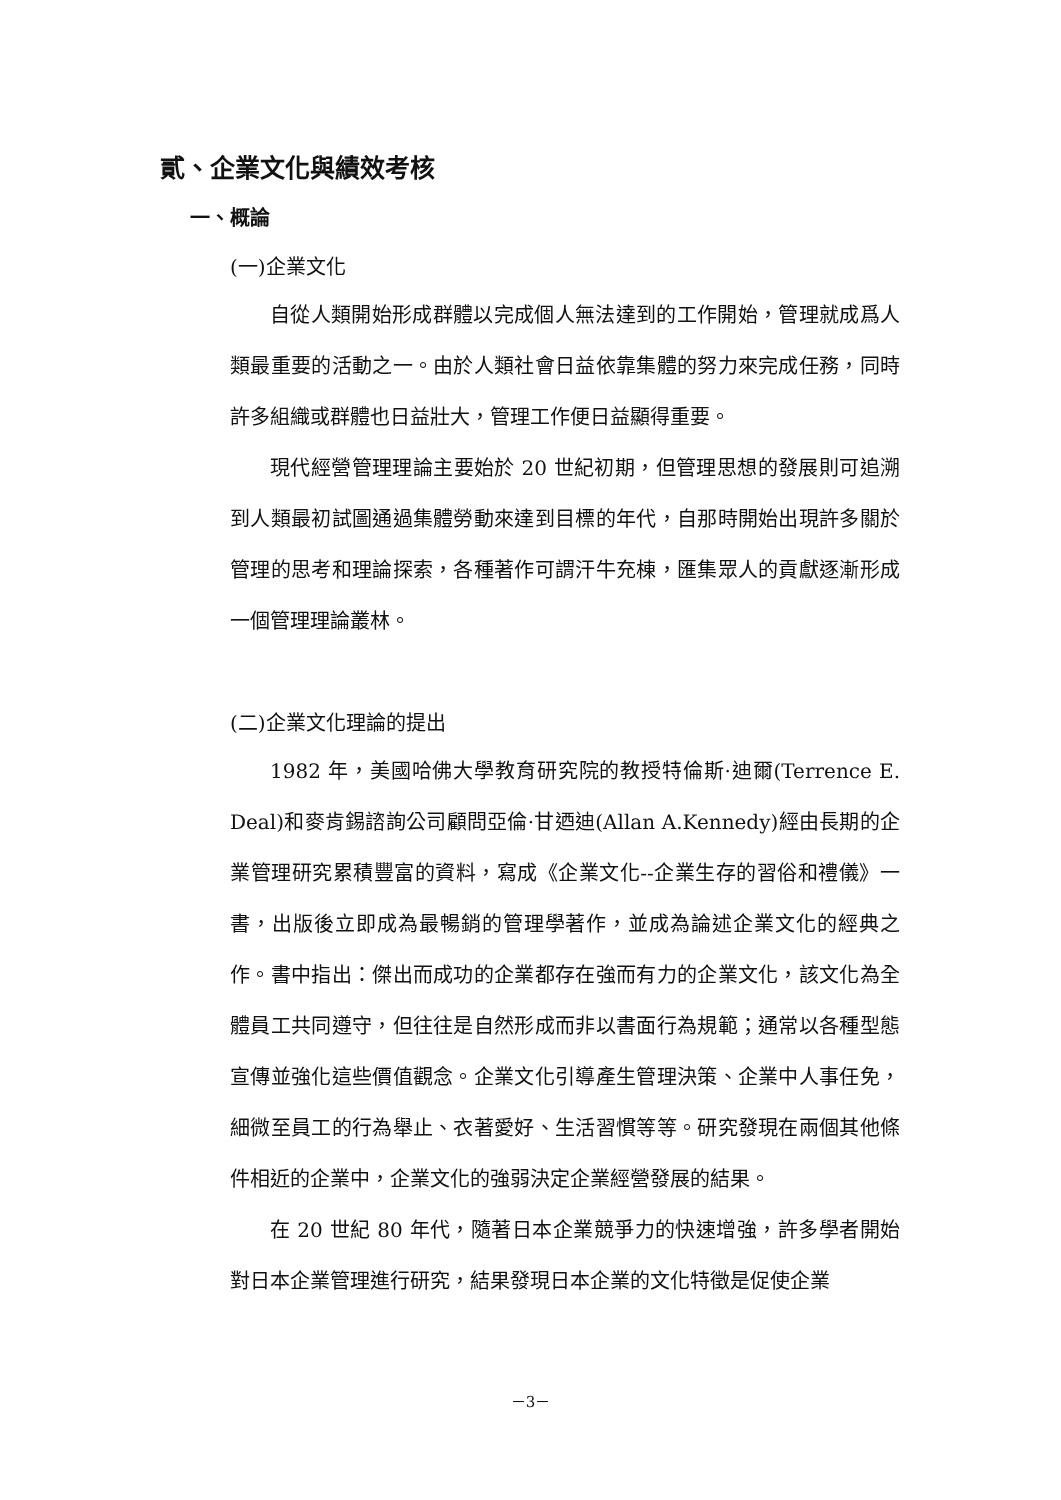貳、企業文化與績效考核
一、概論
(一)企業文化
自從人類開始形成群體以完成個人無法達到的工作開始，管理就成爲人類最重要的活動之一。由於人類社會日益依靠集體的努力來完成任務，同時許多組織或群體也日益壯大，管理工作便日益顯得重要。
現代經營管理理論主要始於 20 世紀初期，但管理思想的發展則可追溯到人類最初試圖通過集體勞動來達到目標的年代，自那時開始出現許多關於管理的思考和理論探索，各種著作可謂汗牛充棟，匯集眾人的貢獻逐漸形成一個管理理論叢林。
(二)企業文化理論的提出
1982 年，美國哈佛大學教育研究院的教授特倫斯·迪爾(Terrence E. Deal)和麥肯錫諮詢公司顧問亞倫·甘迺迪(Allan A.Kennedy)經由長期的企業管理研究累積豐富的資料，寫成《企業文化--企業生存的習俗和禮儀》一書，出版後立即成為最暢銷的管理學著作，並成為論述企業文化的經典之作。書中指出：傑出而成功的企業都存在強而有力的企業文化，該文化為全體員工共同遵守，但往往是自然形成而非以書面行為規範；通常以各種型態宣傳並強化這些價值觀念。企業文化引導產生管理決策、企業中人事任免，細微至員工的行為舉止、衣著愛好、生活習慣等等。研究發現在兩個其他條件相近的企業中，企業文化的強弱決定企業經營發展的結果。
在 20 世紀 80 年代，隨著日本企業競爭力的快速增強，許多學者開始對日本企業管理進行研究，結果發現日本企業的文化特徵是促使企業
－3－